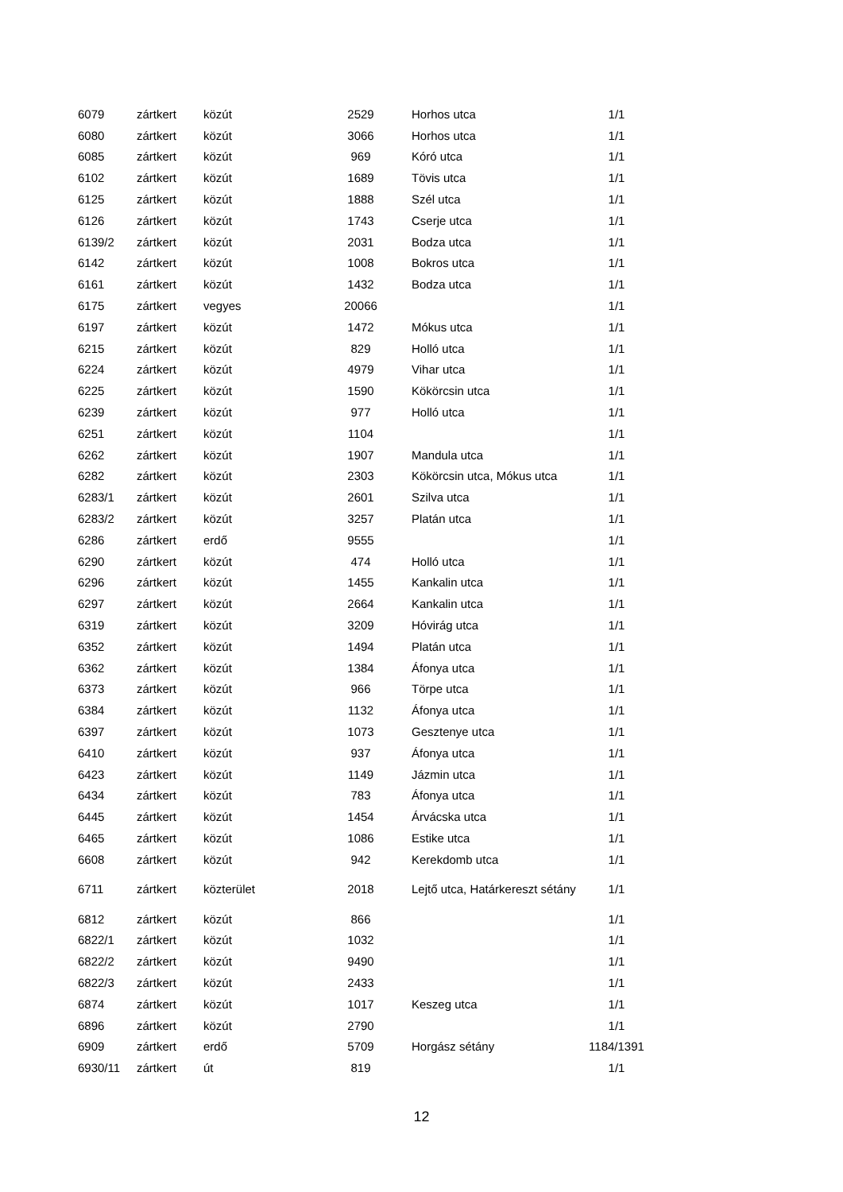| 6079 | zártkert | közút | 2529 | Horhos utca | 1/1 |
| 6080 | zártkert | közút | 3066 | Horhos utca | 1/1 |
| 6085 | zártkert | közút | 969 | Kóró utca | 1/1 |
| 6102 | zártkert | közút | 1689 | Tövis utca | 1/1 |
| 6125 | zártkert | közút | 1888 | Szél utca | 1/1 |
| 6126 | zártkert | közút | 1743 | Cserje utca | 1/1 |
| 6139/2 | zártkert | közút | 2031 | Bodza utca | 1/1 |
| 6142 | zártkert | közút | 1008 | Bokros utca | 1/1 |
| 6161 | zártkert | közút | 1432 | Bodza utca | 1/1 |
| 6175 | zártkert | vegyes | 20066 | | 1/1 |
| 6197 | zártkert | közút | 1472 | Mókus utca | 1/1 |
| 6215 | zártkert | közút | 829 | Holló utca | 1/1 |
| 6224 | zártkert | közút | 4979 | Vihar utca | 1/1 |
| 6225 | zártkert | közút | 1590 | Kökörcsin utca | 1/1 |
| 6239 | zártkert | közút | 977 | Holló utca | 1/1 |
| 6251 | zártkert | közút | 1104 | | 1/1 |
| 6262 | zártkert | közút | 1907 | Mandula utca | 1/1 |
| 6282 | zártkert | közút | 2303 | Kökörcsin utca, Mókus utca | 1/1 |
| 6283/1 | zártkert | közút | 2601 | Szilva utca | 1/1 |
| 6283/2 | zártkert | közút | 3257 | Platán utca | 1/1 |
| 6286 | zártkert | erdő | 9555 | | 1/1 |
| 6290 | zártkert | közút | 474 | Holló utca | 1/1 |
| 6296 | zártkert | közút | 1455 | Kankalin utca | 1/1 |
| 6297 | zártkert | közút | 2664 | Kankalin utca | 1/1 |
| 6319 | zártkert | közút | 3209 | Hóvirág utca | 1/1 |
| 6352 | zártkert | közút | 1494 | Platán utca | 1/1 |
| 6362 | zártkert | közút | 1384 | Áfonya utca | 1/1 |
| 6373 | zártkert | közút | 966 | Törpe utca | 1/1 |
| 6384 | zártkert | közút | 1132 | Áfonya utca | 1/1 |
| 6397 | zártkert | közút | 1073 | Gesztenye utca | 1/1 |
| 6410 | zártkert | közút | 937 | Áfonya utca | 1/1 |
| 6423 | zártkert | közút | 1149 | Jázmin utca | 1/1 |
| 6434 | zártkert | közút | 783 | Áfonya utca | 1/1 |
| 6445 | zártkert | közút | 1454 | Árvácska utca | 1/1 |
| 6465 | zártkert | közút | 1086 | Estike utca | 1/1 |
| 6608 | zártkert | közút | 942 | Kerekdomb utca | 1/1 |
| 6711 | zártkert | közterület | 2018 | Lejtő utca, Határkereszt sétány | 1/1 |
| 6812 | zártkert | közút | 866 | | 1/1 |
| 6822/1 | zártkert | közút | 1032 | | 1/1 |
| 6822/2 | zártkert | közút | 9490 | | 1/1 |
| 6822/3 | zártkert | közút | 2433 | | 1/1 |
| 6874 | zártkert | közút | 1017 | Keszeg utca | 1/1 |
| 6896 | zártkert | közút | 2790 | | 1/1 |
| 6909 | zártkert | erdő | 5709 | Horgász sétány | 1184/1391 |
| 6930/11 | zártkert | út | 819 | | 1/1 |
12